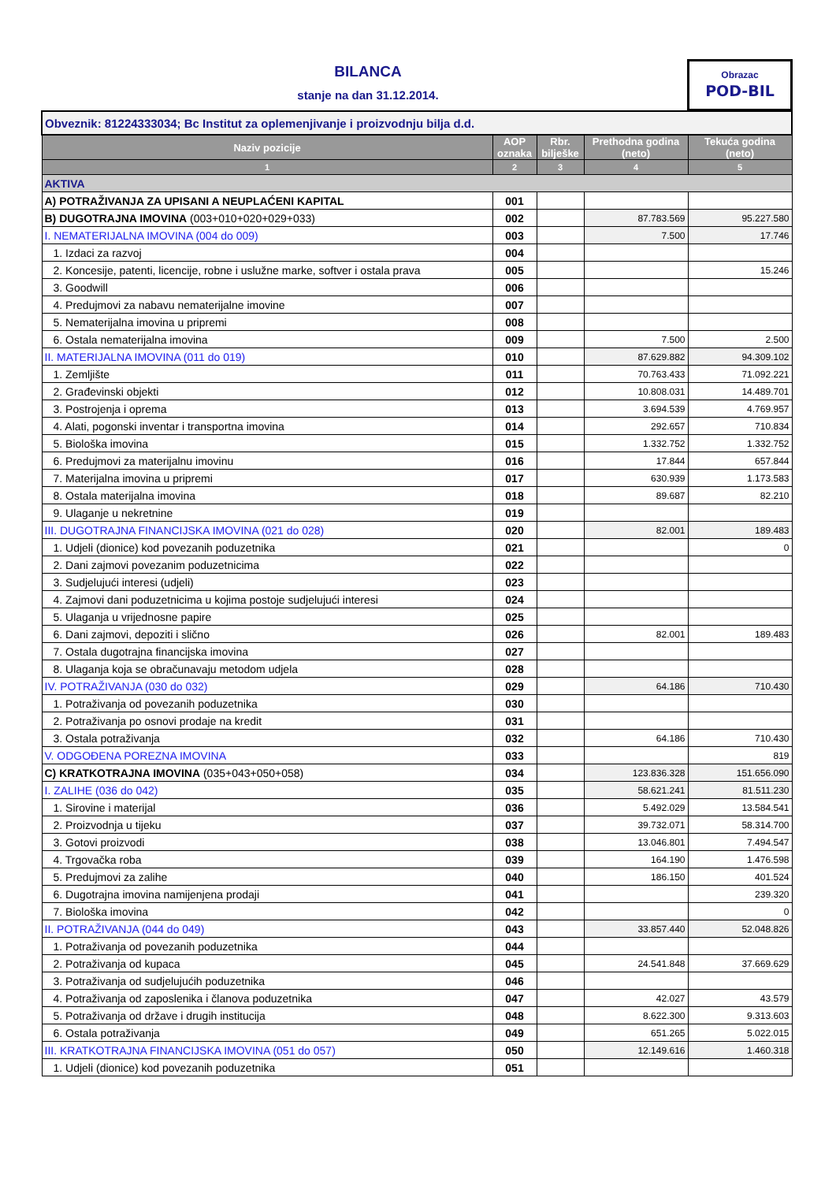BILANCA
stanje na dan 31.12.2014.
Obrazac
POD-BIL
| Obveznik: 81224333034; Bc Institut za oplemenjivanje i proizvodnju bilja d.d. | | | | |
| Naziv pozicije | AOP oznaka | Rbr. bilješke | Prethodna godina (neto) | Tekuća godina (neto) |
| 1 | 2 | 3 | 4 | 5 |
| AKTIVA | | | | |
| A) POTRAŽIVANJA ZA UPISANI A NEUPLAĆENI KAPITAL | 001 | | | |
| B) DUGOTRAJNA IMOVINA (003+010+020+029+033) | 002 | | 87.783.569 | 95.227.580 |
| I. NEMATERIJALNA IMOVINA (004 do 009) | 003 | | 7.500 | 17.746 |
| 1. Izdaci za razvoj | 004 | | | |
| 2. Koncesije, patenti, licencije, robne i uslužne marke, softver i ostala prava | 005 | | | 15.246 |
| 3. Goodwill | 006 | | | |
| 4. Predujmovi za nabavu nematerijalne imovine | 007 | | | |
| 5. Nematerijalna imovina u pripremi | 008 | | | |
| 6. Ostala nematerijalna imovina | 009 | | 7.500 | 2.500 |
| II. MATERIJALNA IMOVINA (011 do 019) | 010 | | 87.629.882 | 94.309.102 |
| 1. Zemljište | 011 | | 70.763.433 | 71.092.221 |
| 2. Građevinski objekti | 012 | | 10.808.031 | 14.489.701 |
| 3. Postrojenja i oprema | 013 | | 3.694.539 | 4.769.957 |
| 4. Alati, pogonski inventar i transportna imovina | 014 | | 292.657 | 710.834 |
| 5. Biološka imovina | 015 | | 1.332.752 | 1.332.752 |
| 6. Predujmovi za materijalnu imovinu | 016 | | 17.844 | 657.844 |
| 7. Materijalna imovina u pripremi | 017 | | 630.939 | 1.173.583 |
| 8. Ostala materijalna imovina | 018 | | 89.687 | 82.210 |
| 9. Ulaganje u nekretnine | 019 | | | |
| III. DUGOTRAJNA FINANCIJSKA IMOVINA (021 do 028) | 020 | | 82.001 | 189.483 |
| 1. Udjeli (dionice) kod povezanih poduzetnika | 021 | | | 0 |
| 2. Dani zajmovi povezanim poduzetnicima | 022 | | | |
| 3. Sudjelujući interesi (udjeli) | 023 | | | |
| 4. Zajmovi dani poduzetnicima u kojima postoje sudjelujući interesi | 024 | | | |
| 5. Ulaganja u vrijednosne papire | 025 | | | |
| 6. Dani zajmovi, depoziti i slično | 026 | | 82.001 | 189.483 |
| 7. Ostala dugotrajna financijska imovina | 027 | | | |
| 8. Ulaganja koja se obračunavaju metodom udjela | 028 | | | |
| IV. POTRAŽIVANJA (030 do 032) | 029 | | 64.186 | 710.430 |
| 1. Potraživanja od povezanih poduzetnika | 030 | | | |
| 2. Potraživanja po osnovi prodaje na kredit | 031 | | | |
| 3. Ostala potraživanja | 032 | | 64.186 | 710.430 |
| V. ODGOĐENA POREZNA IMOVINA | 033 | | | 819 |
| C) KRATKOTRAJNA IMOVINA (035+043+050+058) | 034 | | 123.836.328 | 151.656.090 |
| I. ZALIHE (036 do 042) | 035 | | 58.621.241 | 81.511.230 |
| 1. Sirovine i materijal | 036 | | 5.492.029 | 13.584.541 |
| 2. Proizvodnja u tijeku | 037 | | 39.732.071 | 58.314.700 |
| 3. Gotovi proizvodi | 038 | | 13.046.801 | 7.494.547 |
| 4. Trgovačka roba | 039 | | 164.190 | 1.476.598 |
| 5. Predujmovi za zalihe | 040 | | 186.150 | 401.524 |
| 6. Dugotrajna imovina namijenjena prodaji | 041 | | | 239.320 |
| 7. Biološka imovina | 042 | | | 0 |
| II. POTRAŽIVANJA (044 do 049) | 043 | | 33.857.440 | 52.048.826 |
| 1. Potraživanja od povezanih poduzetnika | 044 | | | |
| 2. Potraživanja od kupaca | 045 | | 24.541.848 | 37.669.629 |
| 3. Potraživanja od sudjelujućih poduzetnika | 046 | | | |
| 4. Potraživanja od zaposlenika i članova poduzetnika | 047 | | 42.027 | 43.579 |
| 5. Potraživanja od države i drugih institucija | 048 | | 8.622.300 | 9.313.603 |
| 6. Ostala potraživanja | 049 | | 651.265 | 5.022.015 |
| III. KRATKOTRAJNA FINANCIJSKA IMOVINA (051 do 057) | 050 | | 12.149.616 | 1.460.318 |
| 1. Udjeli (dionice) kod povezanih poduzetnika | 051 | | | |